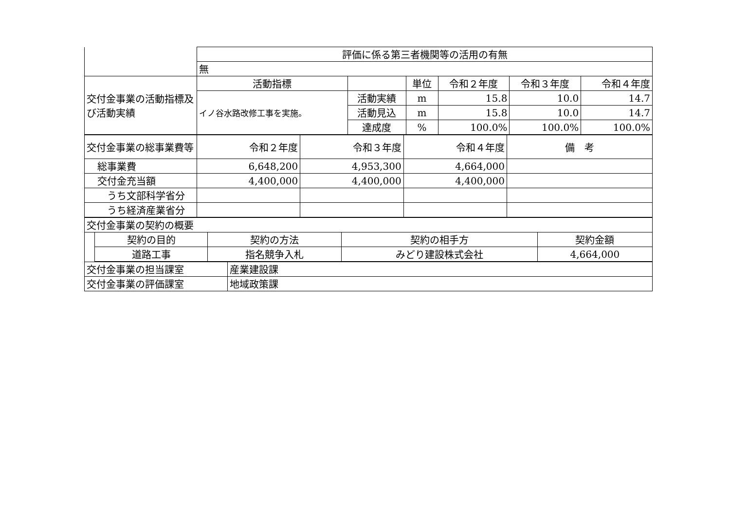| | 評価に係る第三者機関等の活用の有無 | | | | | |
| | 無 | | | | | |
| 交付金事業の活動指標及び活動実績 | 活動指標 | | 単位 | 令和２年度 | 令和３年度 | 令和４年度 |
| | イノ谷水路改修工事を実施。 | 活動実績 | m | 15.8 | 10.0 | 14.7 |
| | | 活動見込 | m | 15.8 | 10.0 | 14.7 |
| | | 達成度 | % | 100.0% | 100.0% | 100.0% |
| 交付金事業の総事業費等 | 令和２年度 | 令和３年度 | 令和４年度 | 備 考 |
| 総事業費 | 6,648,200 | 4,953,300 | 4,664,000 | |
| 交付金充当額 | 4,400,000 | 4,400,000 | 4,400,000 | |
| うち文部科学省分 | | | | |
| うち経済産業省分 | | | | |
| 交付金事業の契約の概要 | | | | |
| | 契約の目的 | 契約の方法 | 契約の相手方 | 契約金額 |
| | 道路工事 | 指名競争入札 | みどり建設株式会社 | 4,664,000 |
| 交付金事業の担当課室 | 産業建設課 |
| 交付金事業の評価課室 | 地域政策課 |